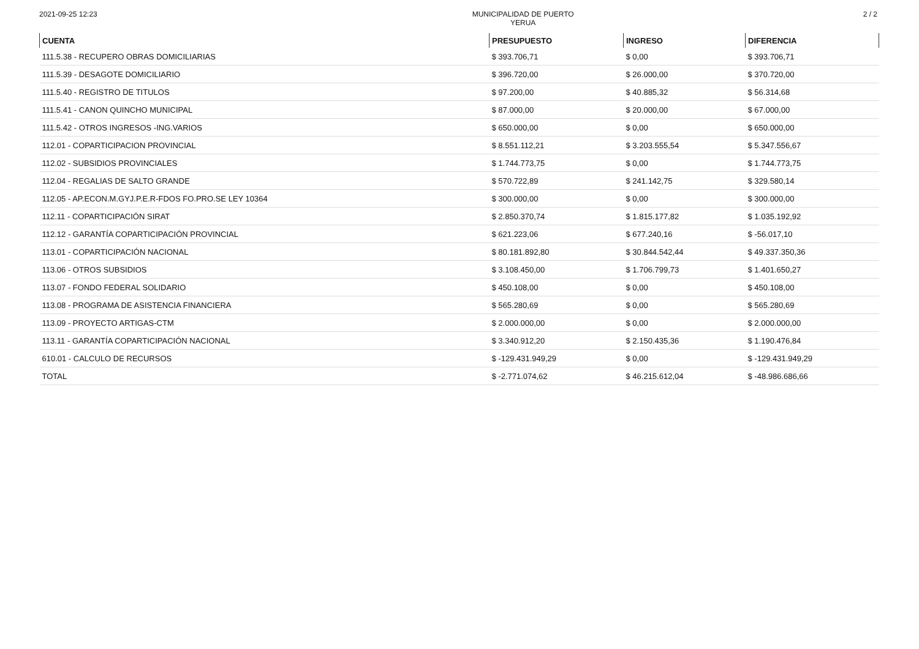2021-09-25 12:23 MUNICIPALIDAD DE PUERTO
YERUA 2 / 2
| CUENTA | PRESUPUESTO | INGRESO | DIFERENCIA |
| --- | --- | --- | --- |
| 111.5.38 - RECUPERO OBRAS DOMICILIARIAS | $ 393.706,71 | $ 0,00 | $ 393.706,71 |
| 111.5.39 - DESAGOTE DOMICILIARIO | $ 396.720,00 | $ 26.000,00 | $ 370.720,00 |
| 111.5.40 - REGISTRO DE TITULOS | $ 97.200,00 | $ 40.885,32 | $ 56.314,68 |
| 111.5.41 - CANON QUINCHO MUNICIPAL | $ 87.000,00 | $ 20.000,00 | $ 67.000,00 |
| 111.5.42 - OTROS INGRESOS -ING.VARIOS | $ 650.000,00 | $ 0,00 | $ 650.000,00 |
| 112.01 - COPARTICIPACION PROVINCIAL | $ 8.551.112,21 | $ 3.203.555,54 | $ 5.347.556,67 |
| 112.02 - SUBSIDIOS PROVINCIALES | $ 1.744.773,75 | $ 0,00 | $ 1.744.773,75 |
| 112.04 - REGALIAS DE SALTO GRANDE | $ 570.722,89 | $ 241.142,75 | $ 329.580,14 |
| 112.05 - AP.ECON.M.GYJ.P.E.R-FDOS FO.PRO.SE LEY 10364 | $ 300.000,00 | $ 0,00 | $ 300.000,00 |
| 112.11 - COPARTICIPACIÓN SIRAT | $ 2.850.370,74 | $ 1.815.177,82 | $ 1.035.192,92 |
| 112.12 - GARANTÍA COPARTICIPACIÓN PROVINCIAL | $ 621.223,06 | $ 677.240,16 | $ -56.017,10 |
| 113.01 - COPARTICIPACIÓN NACIONAL | $ 80.181.892,80 | $ 30.844.542,44 | $ 49.337.350,36 |
| 113.06 - OTROS SUBSIDIOS | $ 3.108.450,00 | $ 1.706.799,73 | $ 1.401.650,27 |
| 113.07 - FONDO FEDERAL SOLIDARIO | $ 450.108,00 | $ 0,00 | $ 450.108,00 |
| 113.08 - PROGRAMA DE ASISTENCIA FINANCIERA | $ 565.280,69 | $ 0,00 | $ 565.280,69 |
| 113.09 - PROYECTO ARTIGAS-CTM | $ 2.000.000,00 | $ 0,00 | $ 2.000.000,00 |
| 113.11 - GARANTÍA COPARTICIPACIÓN NACIONAL | $ 3.340.912,20 | $ 2.150.435,36 | $ 1.190.476,84 |
| 610.01 - CALCULO DE RECURSOS | $ -129.431.949,29 | $ 0,00 | $ -129.431.949,29 |
| TOTAL | $ -2.771.074,62 | $ 46.215.612,04 | $ -48.986.686,66 |